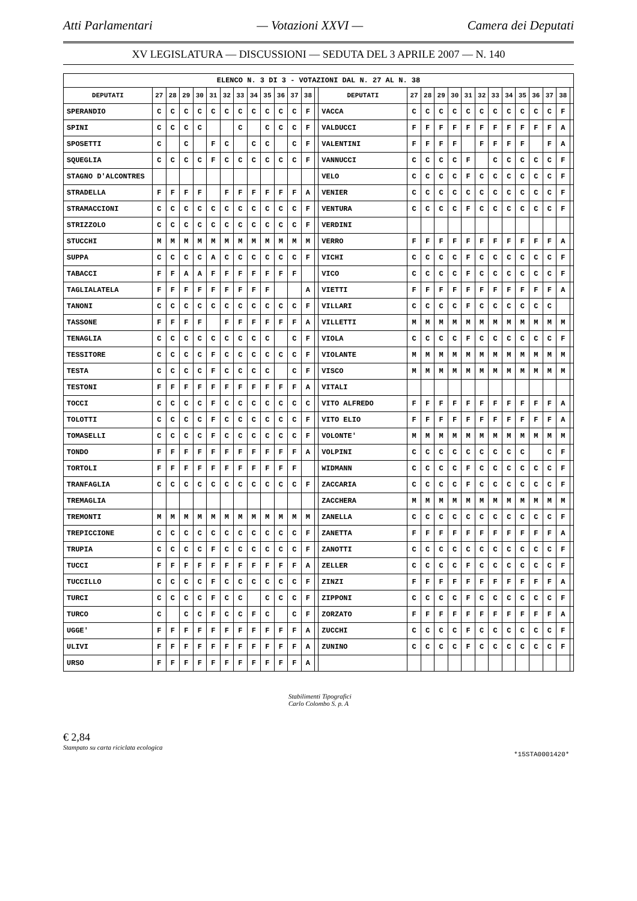Atti Parlamentari — Votazioni XXVI — Camera dei Deputati
XV LEGISLATURA — DISCUSSIONI — SEDUTA DEL 3 APRILE 2007 — N. 140
| ELENCO N. 3 DI 3 - VOTAZIONI DAL N. 27 AL N. 38 | | | | | | | | | | | | | | | | | | | | | | | | | | | |
| DEPUTATI | 27 | 28 | 29 | 30 | 31 | 32 | 33 | 34 | 35 | 36 | 37 | 38 | | DEPUTATI | 27 | 28 | 29 | 30 | 31 | 32 | 33 | 34 | 35 | 36 | 37 | 38 | |
| SPERANDIO | C | C | C | C | C | C | C | C | C | C | C | F | | VACCA | C | C | C | C | C | C | C | C | C | C | C | F | |
| SPINI | C | C | C | C | | | C | | C | C | C | F | | VALDUCCI | F | F | F | F | F | F | F | F | F | F | F | A | |
| SPOSETTI | C | | C | | F | C | | C | C | | C | F | | VALENTINI | F | F | F | F | | F | F | F | F | | F | A | |
| SQUEGLIA | C | C | C | C | F | C | C | C | C | C | C | F | | VANNUCCI | C | C | C | C | F | | C | C | C | C | C | F | |
| STAGNO D'ALCONTRES | | | | | | | | | | | | | | VELO | C | C | C | C | F | C | C | C | C | C | C | F | |
| STRADELLA | F | F | F | F | | F | F | F | F | F | F | A | | VENIER | C | C | C | C | C | C | C | C | C | C | C | F | |
| STRAMACCIONI | C | C | C | C | C | C | C | C | C | C | C | F | | VENTURA | C | C | C | C | F | C | C | C | C | C | C | F | |
| STRIZZOLO | C | C | C | C | C | C | C | C | C | C | C | F | | VERDINI | | | | | | | | | | | | | |
| STUCCHI | M | M | M | M | M | M | M | M | M | M | M | M | | VERRO | F | F | F | F | F | F | F | F | F | F | F | A | |
| SUPPA | C | C | C | C | A | C | C | C | C | C | C | F | | VICHI | C | C | C | C | F | C | C | C | C | C | C | F | |
| TABACCI | F | F | A | A | F | F | F | F | F | F | F | | | VICO | C | C | C | C | F | C | C | C | C | C | C | F | |
| TAGLIALATELA | F | F | F | F | F | F | F | F | F | | | A | | VIETTI | F | F | F | F | F | F | F | F | F | F | F | A | |
| TANONI | C | C | C | C | C | C | C | C | C | C | C | F | | VILLARI | C | C | C | C | F | C | C | C | C | C | C | | |
| TASSONE | F | F | F | F | | F | F | F | F | F | F | A | | VILLETTI | M | M | M | M | M | M | M | M | M | M | M | M | |
| TENAGLIA | C | C | C | C | C | C | C | C | C | | C | F | | VIOLA | C | C | C | C | F | C | C | C | C | C | C | F | |
| TESSITORE | C | C | C | C | F | C | C | C | C | C | C | F | | VIOLANTE | M | M | M | M | M | M | M | M | M | M | M | M | |
| TESTA | C | C | C | C | F | C | C | C | C | | C | F | | VISCO | M | M | M | M | M | M | M | M | M | M | M | M | |
| TESTONI | F | F | F | F | F | F | F | F | F | F | F | A | | VITALI | | | | | | | | | | | | | |
| TOCCI | C | C | C | C | F | C | C | C | C | C | C | C | | VITO ALFREDO | F | F | F | F | F | F | F | F | F | F | F | A | |
| TOLOTTI | C | C | C | C | F | C | C | C | C | C | C | F | | VITO ELIO | F | F | F | F | F | F | F | F | F | F | F | A | |
| TOMASELLI | C | C | C | C | F | C | C | C | C | C | C | F | | VOLONTE' | M | M | M | M | M | M | M | M | M | M | M | M | |
| TONDO | F | F | F | F | F | F | F | F | F | F | F | A | | VOLPINI | C | C | C | C | C | C | C | C | C | | C | F | |
| TORTOLI | F | F | F | F | F | F | F | F | F | F | F | | | WIDMANN | C | C | C | C | F | C | C | C | C | C | C | F | |
| TRANFAGLIA | C | C | C | C | C | C | C | C | C | C | C | F | | ZACCARIA | C | C | C | C | F | C | C | C | C | C | C | F | |
| TREMAGLIA | | | | | | | | | | | | | | ZACCHERA | M | M | M | M | M | M | M | M | M | M | M | M | |
| TREMONTI | M | M | M | M | M | M | M | M | M | M | M | M | | ZANELLA | C | C | C | C | C | C | C | C | C | C | C | F | |
| TREPICCIONE | C | C | C | C | C | C | C | C | C | C | C | F | | ZANETTA | F | F | F | F | F | F | F | F | F | F | F | A | |
| TRUPIA | C | C | C | C | F | C | C | C | C | C | C | F | | ZANOTTI | C | C | C | C | C | C | C | C | C | C | C | F | |
| TUCCI | F | F | F | F | F | F | F | F | F | F | F | A | | ZELLER | C | C | C | C | F | C | C | C | C | C | C | F | |
| TUCCILLO | C | C | C | C | F | C | C | C | C | C | C | F | | ZINZI | F | F | F | F | F | F | F | F | F | F | F | A | |
| TURCI | C | C | C | C | F | C | C | | C | C | C | F | | ZIPPONI | C | C | C | C | F | C | C | C | C | C | C | F | |
| TURCO | C | | C | C | F | C | C | F | C | | C | F | | ZORZATO | F | F | F | F | F | F | F | F | F | F | F | A | |
| UGGE' | F | F | F | F | F | F | F | F | F | F | F | A | | ZUCCHI | C | C | C | C | F | C | C | C | C | C | C | F | |
| ULIVI | F | F | F | F | F | F | F | F | F | F | F | A | | ZUNINO | C | C | C | C | F | C | C | C | C | C | C | F | |
| URSO | F | F | F | F | F | F | F | F | F | F | F | A | | | | | | | | | | | | | | | |
Stabilimenti Tipografici
Carlo Colombo S. p. A
€ 2,84
Stampato su carta riciclata ecologica
*15STA0001420*